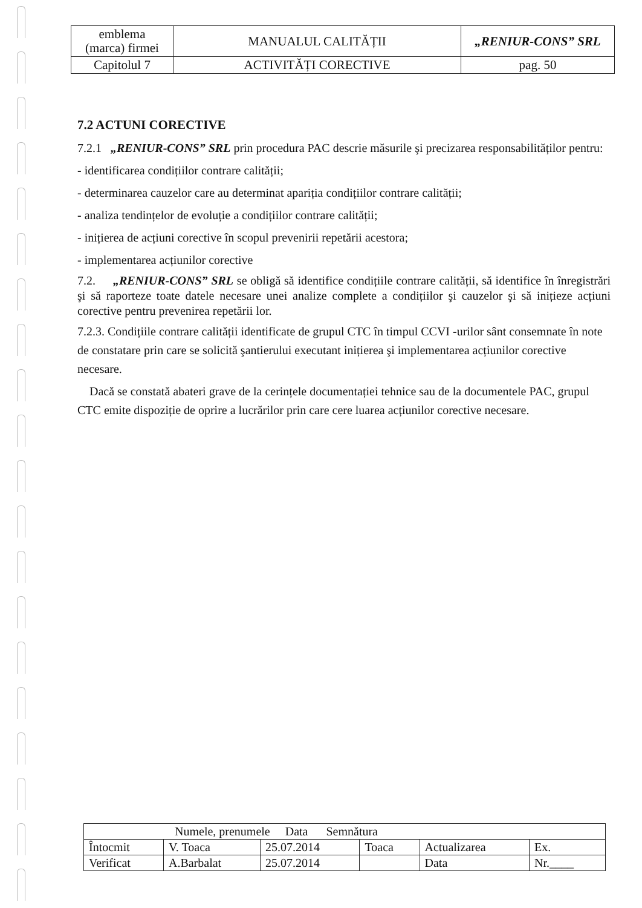| emblema (marca) firmei | MANUALUL CALITĂȚII | „RENIUR-CONS” SRL |
| Capitolul 7 | ACTIVITĂȚI CORECTIVE | pag. 50 |
7.2 ACTUNI CORECTIVE
7.2.1 „RENIUR-CONS” SRL prin procedura PAC descrie măsurile şi precizarea responsabilităților pentru:
- identificarea condițiilor contrare calității;
- determinarea cauzelor care au determinat apariția condițiilor contrare calității;
- analiza tendințelor de evoluție a condițiilor contrare calității;
- inițierea de acțiuni corective în scopul prevenirii repetării acestora;
- implementarea acțiunilor corective
7.2. „RENIUR-CONS” SRL se obligă să identifice condițiile contrare calității, să identifice în înregistrări şi să raporteze toate datele necesare unei analize complete a condițiilor şi cauzelor şi să inițieze acțiuni corective pentru prevenirea repetării lor.
7.2.3. Condițiile contrare calității identificate de grupul CTC în timpul CCVI -urilor sânt consemnate în note de constatare prin care se solicită şantierului executant inițierea şi implementarea acțiunilor corective necesare.
Dacă se constată abateri grave de la cerințele documentației tehnice sau de la documentele PAC, grupul CTC emite dispoziție de oprire a lucrărilor prin care cere luarea acțiunilor corective necesare.
| Numele, prenumele Data Semnătura | | | | | |
| Întocmit | V. Toaca | 25.07.2014 | Toaca | Actualizarea | Ex. |
| Verificat | A.Barbalat | 25.07.2014 | | Data | Nr.____ |